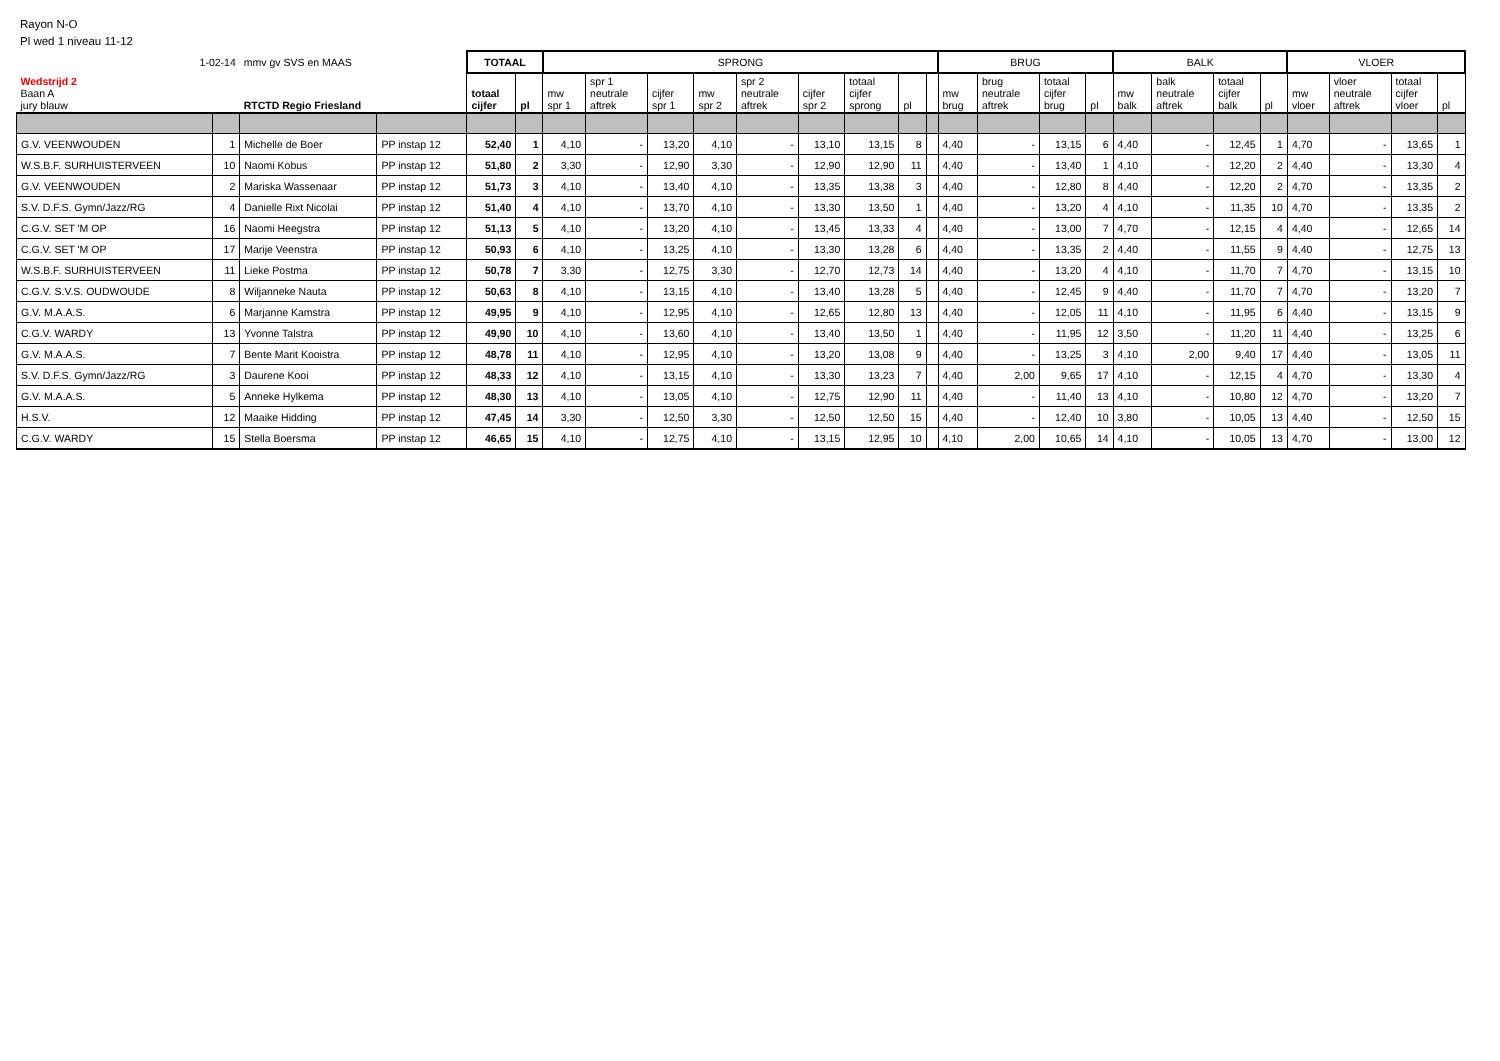Rayon N-O
Pl wed 1 niveau 11-12
| 1-02-14 | | mmv gv SVS en MAAS | | TOTAAL | | SPRONG | | | | | | | | | BRUG | | | | BALK | | | | VLOER | | | |
| Wedstrijd 2 Baan A jury blauw | | RTCTD Regio Friesland | | totaal cijfer | pl | mw spr 1 | spr 1 neutrale aftrek | cijfer spr 1 | mw spr 2 | spr 2 neutrale aftrek | cijfer spr 2 | totaal cijfer sprong | pl | | mw brug | brug neutrale aftrek | totaal cijfer brug | pl | mw balk | balk neutrale aftrek | totaal cijfer balk | pl | mw vloer | vloer neutrale aftrek | totaal cijfer vloer | pl |
| G.V. VEENWOUDEN | 1 | Michelle de Boer | PP instap 12 | 52,40 | 1 | 4,10 | - | 13,20 | 4,10 | - | 13,10 | 13,15 | 8 | | 4,40 | - | 13,15 | 6 | 4,40 | - | 12,45 | 1 | 4,70 | - | 13,65 | 1 |
| W.S.B.F. SURHUISTERVEEN | 10 | Naomi Kobus | PP instap 12 | 51,80 | 2 | 3,30 | - | 12,90 | 3,30 | - | 12,90 | 12,90 | 11 | | 4,40 | - | 13,40 | 1 | 4,10 | - | 12,20 | 2 | 4,40 | - | 13,30 | 4 |
| G.V. VEENWOUDEN | 2 | Mariska Wassenaar | PP instap 12 | 51,73 | 3 | 4,10 | - | 13,40 | 4,10 | - | 13,35 | 13,38 | 3 | | 4,40 | - | 12,80 | 8 | 4,40 | - | 12,20 | 2 | 4,70 | - | 13,35 | 2 |
| S.V. D.F.S. Gymn/Jazz/RG | 4 | Danielle Rixt Nicolai | PP instap 12 | 51,40 | 4 | 4,10 | - | 13,70 | 4,10 | - | 13,30 | 13,50 | 1 | | 4,40 | - | 13,20 | 4 | 4,10 | - | 11,35 | 10 | 4,70 | - | 13,35 | 2 |
| C.G.V. SET 'M OP | 16 | Naomi Heegstra | PP instap 12 | 51,13 | 5 | 4,10 | - | 13,20 | 4,10 | - | 13,45 | 13,33 | 4 | | 4,40 | - | 13,00 | 7 | 4,70 | - | 12,15 | 4 | 4,40 | - | 12,65 | 14 |
| C.G.V. SET 'M OP | 17 | Marije Veenstra | PP instap 12 | 50,93 | 6 | 4,10 | - | 13,25 | 4,10 | - | 13,30 | 13,28 | 6 | | 4,40 | - | 13,35 | 2 | 4,40 | - | 11,55 | 9 | 4,40 | - | 12,75 | 13 |
| W.S.B.F. SURHUISTERVEEN | 11 | Lieke Postma | PP instap 12 | 50,78 | 7 | 3,30 | - | 12,75 | 3,30 | - | 12,70 | 12,73 | 14 | | 4,40 | - | 13,20 | 4 | 4,10 | - | 11,70 | 7 | 4,70 | - | 13,15 | 10 |
| C.G.V. S.V.S. OUDWOUDE | 8 | Wiljanneke Nauta | PP instap 12 | 50,63 | 8 | 4,10 | - | 13,15 | 4,10 | - | 13,40 | 13,28 | 5 | | 4,40 | - | 12,45 | 9 | 4,40 | - | 11,70 | 7 | 4,70 | - | 13,20 | 7 |
| G.V. M.A.A.S. | 6 | Marjanne Kamstra | PP instap 12 | 49,95 | 9 | 4,10 | - | 12,95 | 4,10 | - | 12,65 | 12,80 | 13 | | 4,40 | - | 12,05 | 11 | 4,10 | - | 11,95 | 6 | 4,40 | - | 13,15 | 9 |
| C.G.V. WARDY | 13 | Yvonne Talstra | PP instap 12 | 49,90 | 10 | 4,10 | - | 13,60 | 4,10 | - | 13,40 | 13,50 | 1 | | 4,40 | - | 11,95 | 12 | 3,50 | - | 11,20 | 11 | 4,40 | - | 13,25 | 6 |
| G.V. M.A.A.S. | 7 | Bente Marit Kooistra | PP instap 12 | 48,78 | 11 | 4,10 | - | 12,95 | 4,10 | - | 13,20 | 13,08 | 9 | | 4,40 | - | 13,25 | 3 | 4,10 | 2,00 | 9,40 | 17 | 4,40 | - | 13,05 | 11 |
| S.V. D.F.S. Gymn/Jazz/RG | 3 | Daurene Kooi | PP instap 12 | 48,33 | 12 | 4,10 | - | 13,15 | 4,10 | - | 13,30 | 13,23 | 7 | | 4,40 | 2,00 | 9,65 | 17 | 4,10 | - | 12,15 | 4 | 4,70 | - | 13,30 | 4 |
| G.V. M.A.A.S. | 5 | Anneke Hylkema | PP instap 12 | 48,30 | 13 | 4,10 | - | 13,05 | 4,10 | - | 12,75 | 12,90 | 11 | | 4,40 | - | 11,40 | 13 | 4,10 | - | 10,80 | 12 | 4,70 | - | 13,20 | 7 |
| H.S.V. | 12 | Maaike Hidding | PP instap 12 | 47,45 | 14 | 3,30 | - | 12,50 | 3,30 | - | 12,50 | 12,50 | 15 | | 4,40 | - | 12,40 | 10 | 3,80 | - | 10,05 | 13 | 4,40 | - | 12,50 | 15 |
| C.G.V. WARDY | 15 | Stella Boersma | PP instap 12 | 46,65 | 15 | 4,10 | - | 12,75 | 4,10 | - | 13,15 | 12,95 | 10 | | 4,10 | 2,00 | 10,65 | 14 | 4,10 | - | 10,05 | 13 | 4,70 | - | 13,00 | 12 |